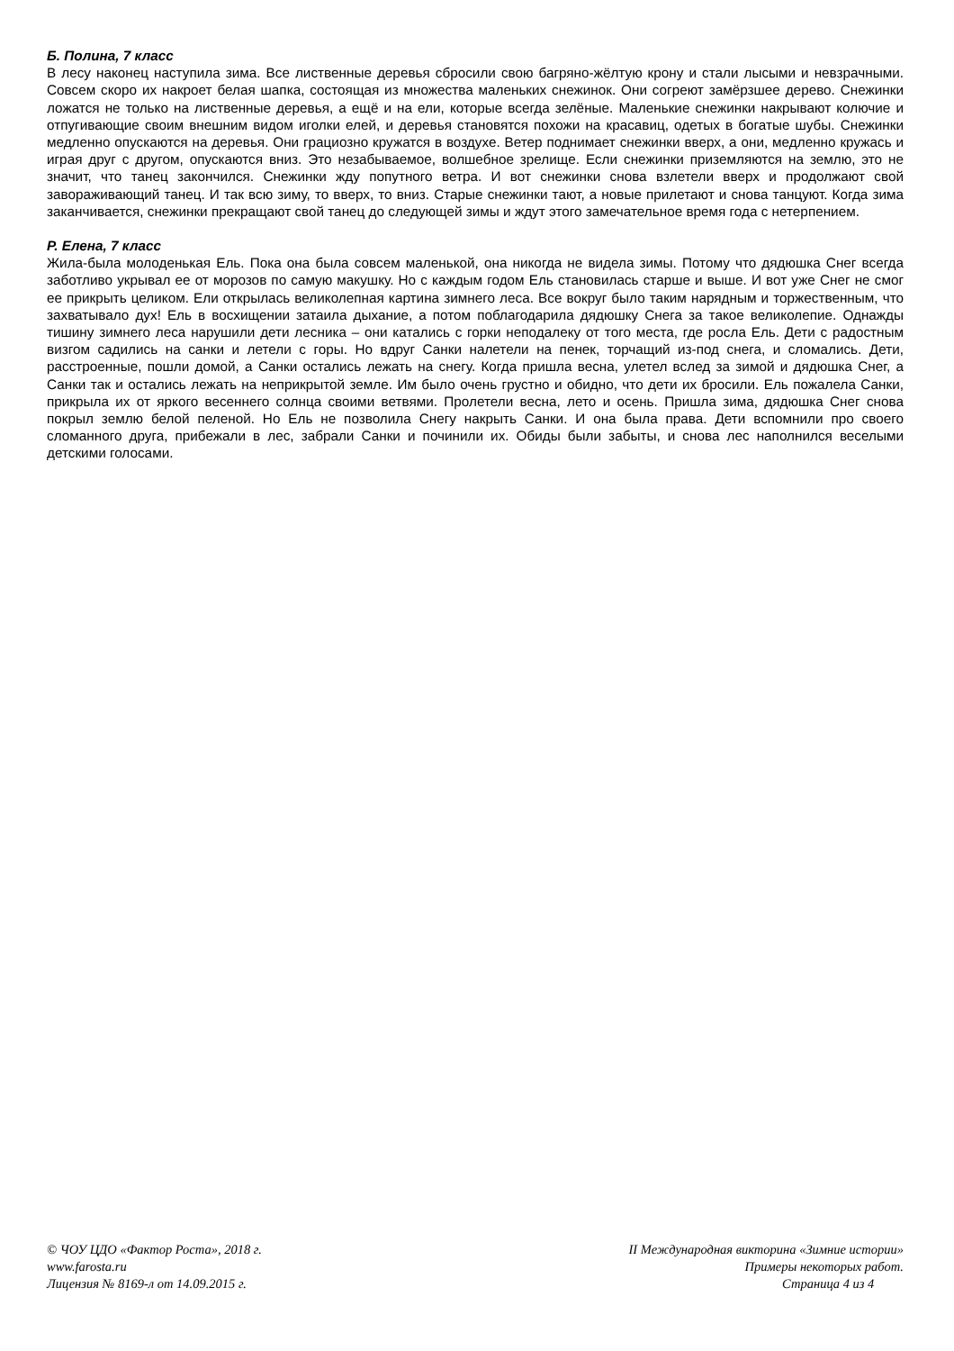Б. Полина, 7 класс
В лесу наконец наступила зима. Все лиственные деревья сбросили свою багряно-жёлтую крону и стали лысыми и невзрачными. Совсем скоро их накроет белая шапка, состоящая из множества маленьких снежинок. Они согреют замёрзшее дерево. Снежинки ложатся не только на лиственные деревья, а ещё и на ели, которые всегда зелёные. Маленькие снежинки накрывают колючие и отпугивающие своим внешним видом иголки елей, и деревья становятся похожи на красавиц, одетых в богатые шубы. Снежинки медленно опускаются на деревья. Они грациозно кружатся в воздухе. Ветер поднимает снежинки вверх, а они, медленно кружась и играя друг с другом, опускаются вниз. Это незабываемое, волшебное зрелище. Если снежинки приземляются на землю, это не значит, что танец закончился. Снежинки жду попутного ветра. И вот снежинки снова взлетели вверх и продолжают свой завораживающий танец. И так всю зиму, то вверх, то вниз. Старые снежинки тают, а новые прилетают и снова танцуют. Когда зима заканчивается, снежинки прекращают свой танец до следующей зимы и ждут этого замечательное время года с нетерпением.
Р. Елена, 7 класс
Жила-была молоденькая Ель. Пока она была совсем маленькой, она никогда не видела зимы. Потому что дядюшка Снег всегда заботливо укрывал ее от морозов по самую макушку. Но с каждым годом Ель становилась старше и выше. И вот уже Снег не смог ее прикрыть целиком. Ели открылась великолепная картина зимнего леса. Все вокруг было таким нарядным и торжественным, что захватывало дух! Ель в восхищении затаила дыхание, а потом поблагодарила дядюшку Снега за такое великолепие. Однажды тишину зимнего леса нарушили дети лесника – они катались с горки неподалеку от того места, где росла Ель. Дети с радостным визгом садились на санки и летели с горы. Но вдруг Санки налетели на пенек, торчащий из-под снега, и сломались. Дети, расстроенные, пошли домой, а Санки остались лежать на снегу. Когда пришла весна, улетел вслед за зимой и дядюшка Снег, а Санки так и остались лежать на неприкрытой земле. Им было очень грустно и обидно, что дети их бросили. Ель пожалела Санки, прикрыла их от яркого весеннего солнца своими ветвями. Пролетели весна, лето и осень. Пришла зима, дядюшка Снег снова покрыл землю белой пеленой. Но Ель не позволила Снегу накрыть Санки. И она была права. Дети вспомнили про своего сломанного друга, прибежали в лес, забрали Санки и починили их. Обиды были забыты, и снова лес наполнился веселыми детскими голосами.
© ЧОУ ЦДО «Фактор Роста», 2018 г.
www.farosta.ru
Лицензия № 8169-л от 14.09.2015 г.
II Международная викторина «Зимние истории»
Примеры некоторых работ.
Страница 4 из 4